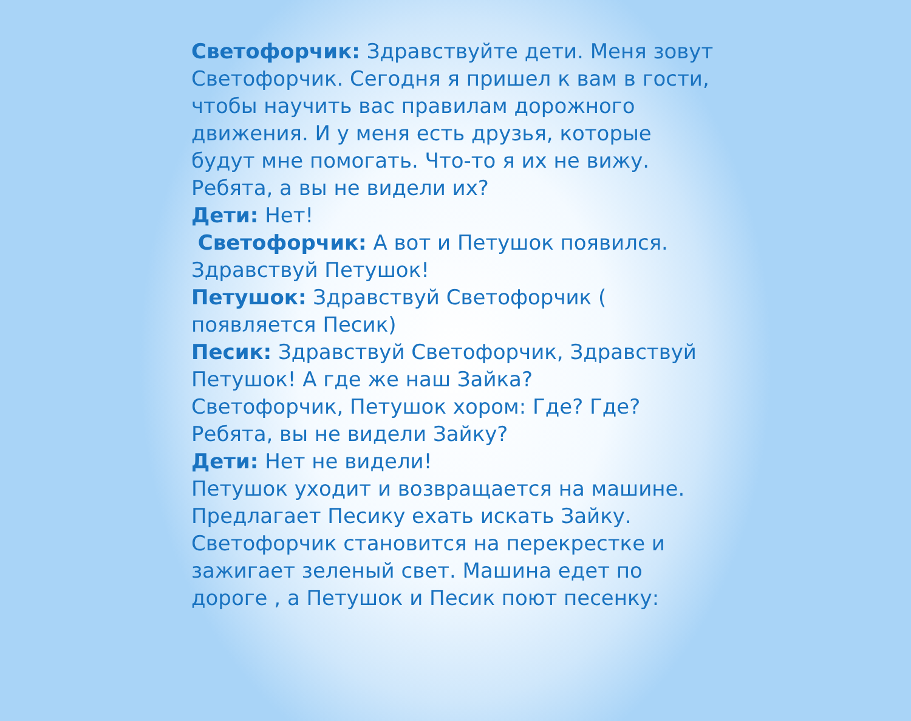Светофорчик: Здравствуйте дети. Меня зовут Светофорчик. Сегодня я пришел к вам в гости, чтобы научить вас правилам дорожного движения. И у меня есть друзья, которые будут мне помогать. Что-то я их не вижу. Ребята, а вы не видели их?
Дети: Нет!
Светофорчик: А вот и Петушок появился. Здравствуй Петушок!
Петушок: Здравствуй Светофорчик ( появляется Песик)
Песик: Здравствуй Светофорчик, Здравствуй Петушок! А где же наш Зайка?
Светофорчик, Петушок хором: Где? Где? Ребята, вы не видели Зайку?
Дети: Нет не видели!
Петушок уходит и возвращается на машине. Предлагает Песику ехать искать Зайку. Светофорчик становится на перекрестке и зажигает зеленый свет. Машина едет по дороге , а Петушок и Песик поют песенку: